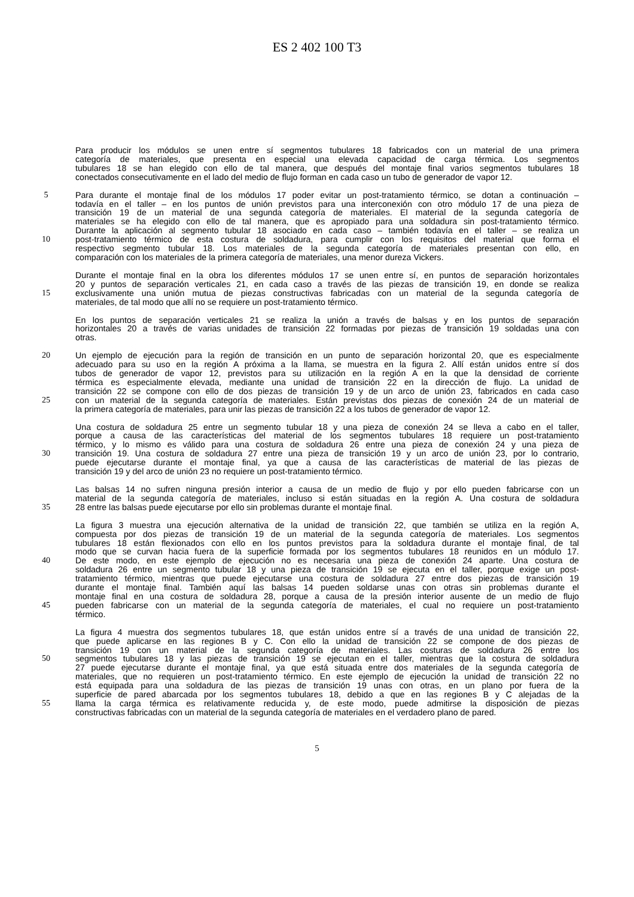ES 2 402 100 T3
Para producir los módulos se unen entre sí segmentos tubulares 18 fabricados con un material de una primera
categoría de materiales, que presenta en especial una elevada capacidad de carga térmica. Los segmentos
tubulares 18 se han elegido con ello de tal manera, que después del montaje final varios segmentos tubulares 18
conectados consecutivamente en el lado del medio de flujo forman en cada caso un tubo de generador de vapor 12.
5 Para durante el montaje final de los módulos 17 poder evitar un post-tratamiento térmico, se dotan a continuación –
todavía en el taller – en los puntos de unión previstos para una interconexión con otro módulo 17 de una pieza de
transición 19 de un material de una segunda categoría de materiales. El material de la segunda categoría de
materiales se ha elegido con ello de tal manera, que es apropiado para una soldadura sin post-tratamiento térmico.
Durante la aplicación al segmento tubular 18 asociado en cada caso – también todavía en el taller – se realiza un
10 post-tratamiento térmico de esta costura de soldadura, para cumplir con los requisitos del material que forma el
respectivo segmento tubular 18. Los materiales de la segunda categoría de materiales presentan con ello, en
comparación con los materiales de la primera categoría de materiales, una menor dureza Vickers.
Durante el montaje final en la obra los diferentes módulos 17 se unen entre sí, en puntos de separación horizontales
20 y puntos de separación verticales 21, en cada caso a través de las piezas de transición 19, en donde se realiza
15 exclusivamente una unión mutua de piezas constructivas fabricadas con un material de la segunda categoría de
materiales, de tal modo que allí no se requiere un post-tratamiento térmico.
En los puntos de separación verticales 21 se realiza la unión a través de balsas y en los puntos de separación
horizontales 20 a través de varias unidades de transición 22 formadas por piezas de transición 19 soldadas una con
otras.
20 Un ejemplo de ejecución para la región de transición en un punto de separación horizontal 20, que es especialmente
adecuado para su uso en la región A próxima a la llama, se muestra en la figura 2. Allí están unidos entre sí dos
tubos de generador de vapor 12, previstos para su utilización en la región A en la que la densidad de corriente
térmica es especialmente elevada, mediante una unidad de transición 22 en la dirección de flujo. La unidad de
transición 22 se compone con ello de dos piezas de transición 19 y de un arco de unión 23, fabricados en cada caso
25 con un material de la segunda categoría de materiales. Están previstas dos piezas de conexión 24 de un material de
la primera categoría de materiales, para unir las piezas de transición 22 a los tubos de generador de vapor 12.
Una costura de soldadura 25 entre un segmento tubular 18 y una pieza de conexión 24 se lleva a cabo en el taller,
porque a causa de las características del material de los segmentos tubulares 18 requiere un post-tratamiento
térmico, y lo mismo es válido para una costura de soldadura 26 entre una pieza de conexión 24 y una pieza de
30 transición 19. Una costura de soldadura 27 entre una pieza de transición 19 y un arco de unión 23, por lo contrario,
puede ejecutarse durante el montaje final, ya que a causa de las características de material de las piezas de
transición 19 y del arco de unión 23 no requiere un post-tratamiento térmico.
Las balsas 14 no sufren ninguna presión interior a causa de un medio de flujo y por ello pueden fabricarse con un
material de la segunda categoría de materiales, incluso si están situadas en la región A. Una costura de soldadura
35 28 entre las balsas puede ejecutarse por ello sin problemas durante el montaje final.
La figura 3 muestra una ejecución alternativa de la unidad de transición 22, que también se utiliza en la región A,
compuesta por dos piezas de transición 19 de un material de la segunda categoría de materiales. Los segmentos
tubulares 18 están flexionados con ello en los puntos previstos para la soldadura durante el montaje final, de tal
modo que se curvan hacia fuera de la superficie formada por los segmentos tubulares 18 reunidos en un módulo 17.
40 De este modo, en este ejemplo de ejecución no es necesaria una pieza de conexión 24 aparte. Una costura de
soldadura 26 entre un segmento tubular 18 y una pieza de transición 19 se ejecuta en el taller, porque exige un post-
tratamiento térmico, mientras que puede ejecutarse una costura de soldadura 27 entre dos piezas de transición 19
durante el montaje final. También aquí las balsas 14 pueden soldarse unas con otras sin problemas durante el
montaje final en una costura de soldadura 28, porque a causa de la presión interior ausente de un medio de flujo
45 pueden fabricarse con un material de la segunda categoría de materiales, el cual no requiere un post-tratamiento
térmico.
La figura 4 muestra dos segmentos tubulares 18, que están unidos entre sí a través de una unidad de transición 22,
que puede aplicarse en las regiones B y C. Con ello la unidad de transición 22 se compone de dos piezas de
transición 19 con un material de la segunda categoría de materiales. Las costuras de soldadura 26 entre los
50 segmentos tubulares 18 y las piezas de transición 19 se ejecutan en el taller, mientras que la costura de soldadura
27 puede ejecutarse durante el montaje final, ya que está situada entre dos materiales de la segunda categoría de
materiales, que no requieren un post-tratamiento térmico. En este ejemplo de ejecución la unidad de transición 22 no
está equipada para una soldadura de las piezas de transición 19 unas con otras, en un plano por fuera de la
superficie de pared abarcada por los segmentos tubulares 18, debido a que en las regiones B y C alejadas de la
55 llama la carga térmica es relativamente reducida y, de este modo, puede admitirse la disposición de piezas
constructivas fabricadas con un material de la segunda categoría de materiales en el verdadero plano de pared.
5